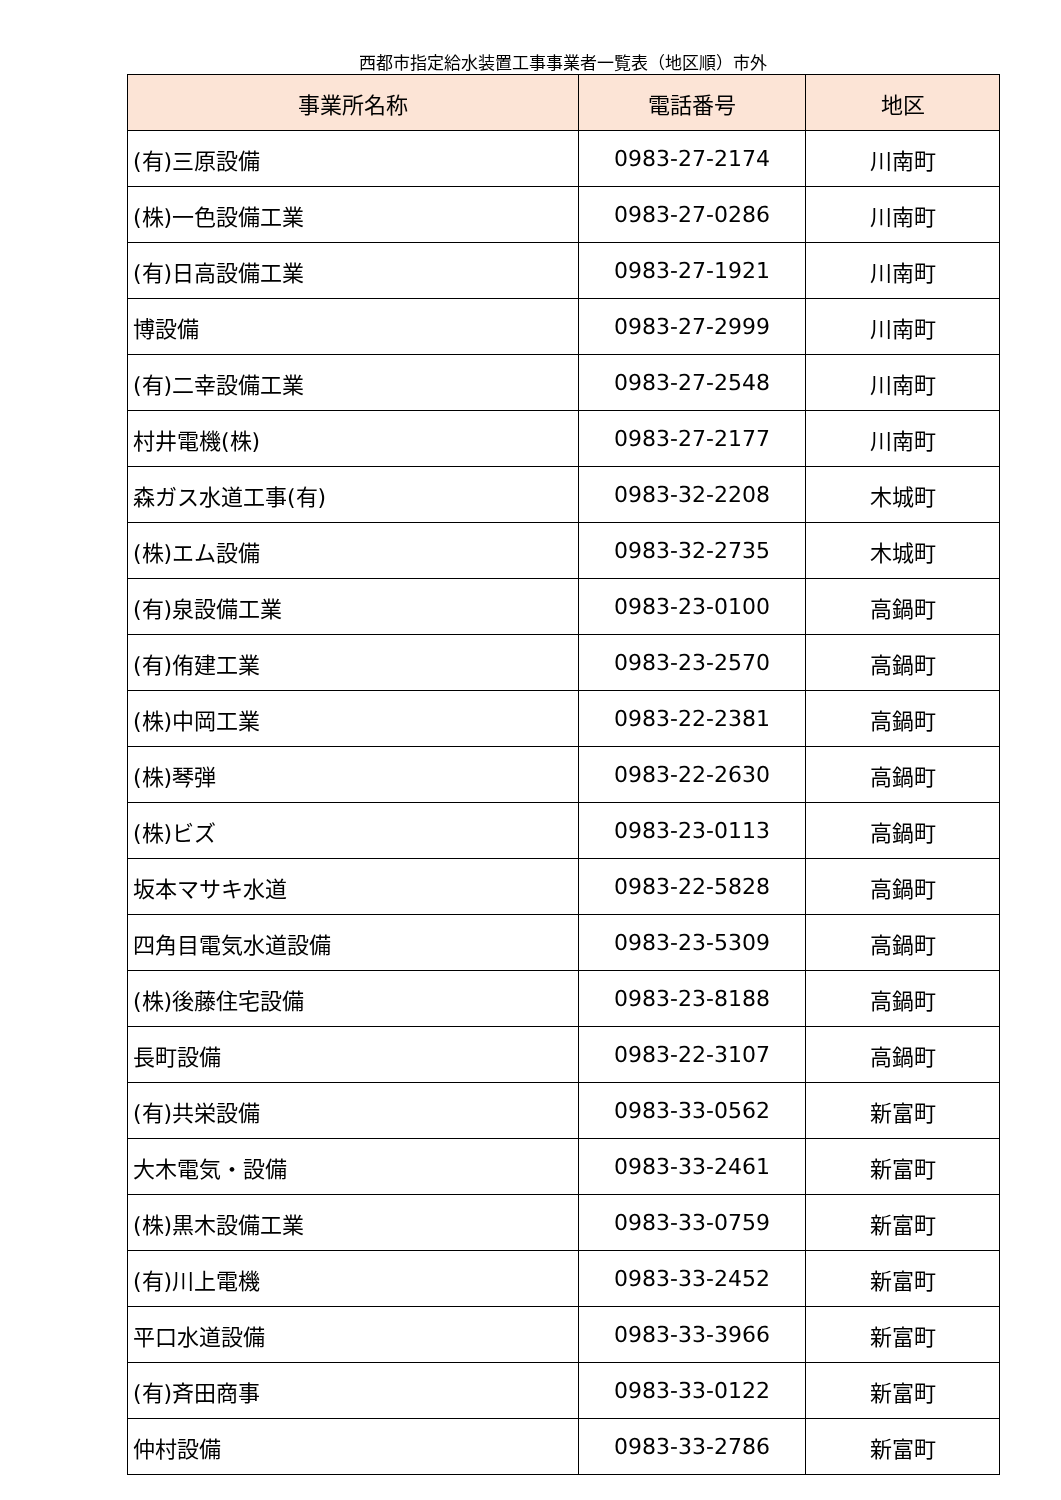西都市指定給水装置工事事業者一覧表（地区順）市外
| 事業所名称 | 電話番号 | 地区 |
| --- | --- | --- |
| (有)三原設備 | 0983-27-2174 | 川南町 |
| (株)一色設備工業 | 0983-27-0286 | 川南町 |
| (有)日高設備工業 | 0983-27-1921 | 川南町 |
| 博設備 | 0983-27-2999 | 川南町 |
| (有)二幸設備工業 | 0983-27-2548 | 川南町 |
| 村井電機(株) | 0983-27-2177 | 川南町 |
| 森ガス水道工事(有) | 0983-32-2208 | 木城町 |
| (株)エム設備 | 0983-32-2735 | 木城町 |
| (有)泉設備工業 | 0983-23-0100 | 高鍋町 |
| (有)侑建工業 | 0983-23-2570 | 高鍋町 |
| (株)中岡工業 | 0983-22-2381 | 高鍋町 |
| (株)琴弾 | 0983-22-2630 | 高鍋町 |
| (株)ビズ | 0983-23-0113 | 高鍋町 |
| 坂本マサキ水道 | 0983-22-5828 | 高鍋町 |
| 四角目電気水道設備 | 0983-23-5309 | 高鍋町 |
| (株)後藤住宅設備 | 0983-23-8188 | 高鍋町 |
| 長町設備 | 0983-22-3107 | 高鍋町 |
| (有)共栄設備 | 0983-33-0562 | 新富町 |
| 大木電気・設備 | 0983-33-2461 | 新富町 |
| (株)黒木設備工業 | 0983-33-0759 | 新富町 |
| (有)川上電機 | 0983-33-2452 | 新富町 |
| 平口水道設備 | 0983-33-3966 | 新富町 |
| (有)斉田商事 | 0983-33-0122 | 新富町 |
| 仲村設備 | 0983-33-2786 | 新富町 |